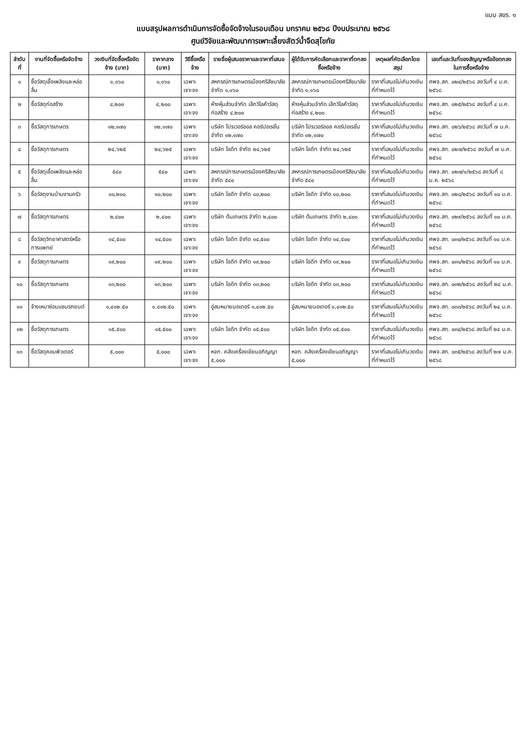แบบ สขร. ๑
แบบสรุปผลการดำเนินการจัดซื้อจัดจ้างในรอบเดือน มกราคม ๒๕๖๘ ปีงบประมาณ ๒๕๖๘
ศูนย์วิจัยและพัฒนาการเพาะเลี้ยงสัตว์น้ำจืดสุโขทัย
| ลำดับที่ | งานที่จัดซื้อหรือจัดจ้าง | วงเงินที่จัดซื้อหรือจัดจ้าง (บาท) | ราคากลาง (บาท) | วิธีซื้อหรือจ้าง | รายชื่อผู้เสนอราคาและราคาที่เสนอ | ผู้ได้รับการคัดเลือกและราคาที่ตกลงซื้อหรือจ้าง | เหตุผลที่คัดเลือกโดยสรุป | เลขที่และวันที่ของสัญญาหรือข้อตกลงในการซื้อหรือจ้าง |
| --- | --- | --- | --- | --- | --- | --- | --- | --- |
| ๑ | ซื้อวัสดุเชื้อเพลิงและหล่อลื่น | ๑,๑๖๐ | ๑,๑๖๐ | เฉพาะเจาะจง | สหกรณ์การเกษตรเมืองศรีสัชนาลัย จำกัด ๑,๑๖๐ | สหกรณ์การเกษตรเมืองศรีสัชนาลัย จำกัด ๑,๑๖๐ | ราคาที่เสนอไม่เกินวงเงินที่กำหนดไว้ | ศพจ.สท. ๐๒๔/๒๕๖๘ ลงวันที่ ๔ ม.ค. ๒๕๖๘ |
| ๒ | ซื้อวัสดุก่อสร้าง | ๔,๒๐๐ | ๔,๒๐๐ | เฉพาะเจาะจง | ห้างหุ้นส่วนจำกัด เล็กวิไลค้าวัสดุก่อสร้าง ๔,๒๐๐ | ห้างหุ้นส่วนจำกัด เล็กวิไลค้าวัสดุก่อสร้าง ๔,๒๐๐ | ราคาที่เสนอไม่เกินวงเงินที่กำหนดไว้ | ศพจ.สท. ๐๒๕/๒๕๖๘ ลงวันที่ ๔ ม.ค. ๒๕๖๘ |
| ๓ | ซื้อวัสดุการเกษตร | ๑๒,๑๗๐ | ๑๒,๑๗๐ | เฉพาะเจาะจง | บริษัท โปรเวอร์ออล คอร์ปอเรชั่น จำกัด ๑๒,๑๗๐ | บริษัท โปรเวอร์ออล คอร์ปอเรชั่น จำกัด ๑๒,๑๗๐ | ราคาที่เสนอไม่เกินวงเงินที่กำหนดไว้ | ศพจ.สท. ๐๒๖/๒๕๖๘ ลงวันที่ ๗ ม.ค. ๒๕๖๘ |
| ๔ | ซื้อวัสดุการเกษตร | ๒๔,๖๒๕ | ๒๔,๖๒๕ | เฉพาะเจาะจง | บริษัท ไอดีท จำกัด ๒๔,๖๒๕ | บริษัท ไอดีท จำกัด ๒๔,๖๒๕ | ราคาที่เสนอไม่เกินวงเงินที่กำหนดไว้ | ศพจ.สท. ๐๒๗/๒๕๖๘ ลงวันที่ ๗ ม.ค. ๒๕๖๘ |
| ๕ | ซื้อวัสดุเชื้อเพลิงและหล่อลื่น | ๕๔๐ | ๕๔๐ | เฉพาะเจาะจง | สหกรณ์การเกษตรเมืองศรีสัชนาลัย จำกัด ๕๔๐ | สหกรณ์การเกษตรเมืองศรีสัชนาลัย จำกัด ๕๔๐ | ราคาที่เสนอไม่เกินวงเงินที่กำหนดไว้ | ศพจ.สท. ๐๒๗/๑/๒๕๖๘ ลงวันที่ ๘ ม.ค. ๒๕๖๘ |
| ๖ | ซื้อวัสดุงานบ้านงานครัว | ๑๐,๒๐๐ | ๑๐,๒๐๐ | เฉพาะเจาะจง | บริษัท ไอดีท จำกัด ๑๐,๒๐๐ | บริษัท ไอดีท จำกัด ๑๐,๒๐๐ | ราคาที่เสนอไม่เกินวงเงินที่กำหนดไว้ | ศพจ.สท. ๐๒๘/๒๕๖๘ ลงวันที่ ๑๐ ม.ค. ๒๕๖๘ |
| ๗ | ซื้อวัสดุการเกษตร | ๒,๔๐๐ | ๒,๔๐๐ | เฉพาะเจาะจง | บริษัท ต้นเกษตร จำกัด ๒,๔๐๐ | บริษัท ต้นเกษตร จำกัด ๒,๔๐๐ | ราคาที่เสนอไม่เกินวงเงินที่กำหนดไว้ | ศพจ.สท. ๐๒๙/๒๕๖๘ ลงวันที่ ๑๐ ม.ค. ๒๕๖๘ |
| ๘ | ซื้อวัสดุวิทยาศาสตร์หรือการแพทย์ | ๑๔,๕๐๐ | ๑๔,๕๐๐ | เฉพาะเจาะจง | บริษัท ไอดีท จำกัด ๑๔,๕๐๐ | บริษัท ไอดีท จำกัด ๑๔,๕๐๐ | ราคาที่เสนอไม่เกินวงเงินที่กำหนดไว้ | ศพจ.สท. ๐๓๐/๒๕๖๘ ลงวันที่ ๑๐ ม.ค. ๒๕๖๘ |
| ๙ | ซื้อวัสดุการเกษตร | ๑๙,๒๐๐ | ๑๙,๒๐๐ | เฉพาะเจาะจง | บริษัท ไอดีท จำกัด ๑๙,๒๐๐ | บริษัท ไอดีท จำกัด ๑๙,๒๐๐ | ราคาที่เสนอไม่เกินวงเงินที่กำหนดไว้ | ศพจ.สท. ๐๓๑/๒๕๖๘ ลงวันที่ ๑๐ ม.ค. ๒๕๖๘ |
| ๑๐ | ซื้อวัสดุการเกษตร | ๑๓,๒๐๐ | ๑๓,๒๐๐ | เฉพาะเจาะจง | บริษัท ไอดีท จำกัด ๑๓,๒๐๐ | บริษัท ไอดีท จำกัด ๑๓,๒๐๐ | ราคาที่เสนอไม่เกินวงเงินที่กำหนดไว้ | ศพจ.สท. ๐๓๒/๒๕๖๘ ลงวันที่ ๒๔ ม.ค. ๒๕๖๘ |
| ๑๑ | จ้างเหมาซ่อมแซมรถยนต์ | ๑,๔๑๒.๕๐ | ๑,๔๑๒.๕๐ | เฉพาะเจาะจง | อู่สมหมายมอเตอร์ ๑,๔๑๒.๕๐ | อู่สมหมายมอเตอร์ ๑,๔๑๒.๕๐ | ราคาที่เสนอไม่เกินวงเงินที่กำหนดไว้ | ศพจ.สท. ๐๓๓/๒๕๖๘ ลงวันที่ ๒๔ ม.ค. ๒๕๖๘ |
| ๑๒ | ซื้อวัสดุการเกษตร | ๑๕,๕๐๐ | ๑๕,๕๐๐ | เฉพาะเจาะจง | บริษัท ไอดีท จำกัด ๑๕,๕๐๐ | บริษัท ไอดีท จำกัด ๑๕,๕๐๐ | ราคาที่เสนอไม่เกินวงเงินที่กำหนดไว้ | ศพจ.สท. ๐๓๔/๒๕๖๘ ลงวันที่ ๒๔ ม.ค. ๒๕๖๘ |
| ๑๓ | ซื้อวัสดุคอมพิวเตอร์ | ๕,๐๐๐ | ๕,๐๐๐ | เฉพาะเจาะจง | หจก. คลังเครื่องเขียนอภิญญา ๕,๐๐๐ | หจก. คลังเครื่องเขียนอภิญญา ๕,๐๐๐ | ราคาที่เสนอไม่เกินวงเงินที่กำหนดไว้ | ศพจ.สท. ๐๓๕/๒๕๖๘ ลงวันที่ ๒๗ ม.ค. ๒๕๖๘ |